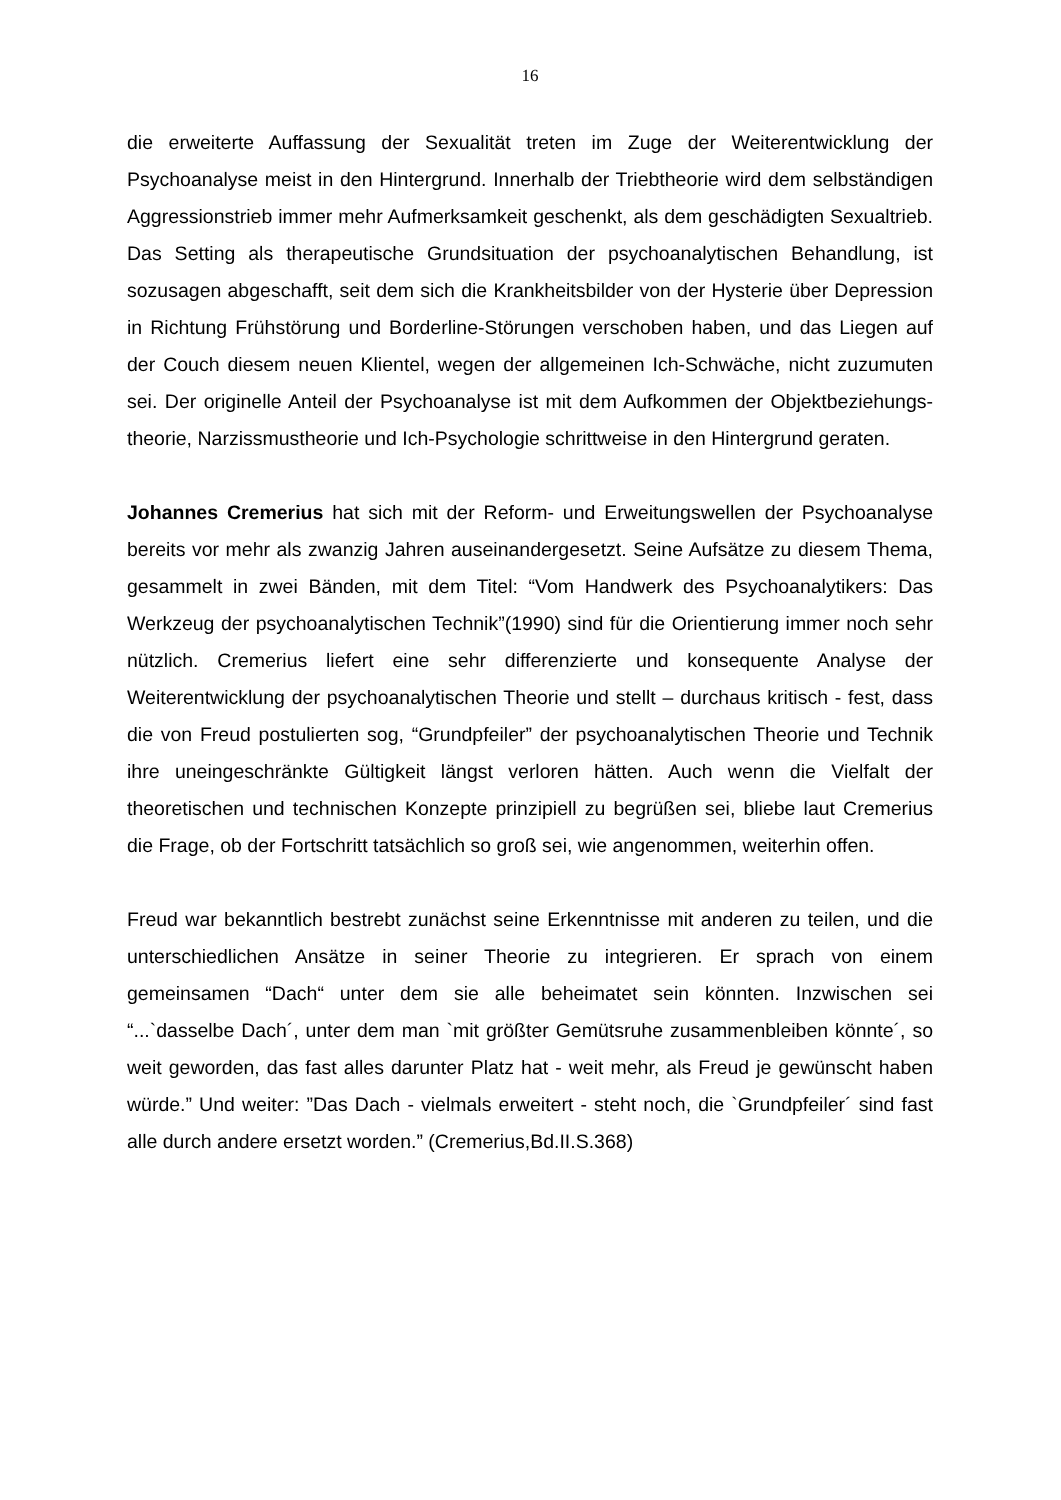16
die erweiterte Auffassung der Sexualität treten im Zuge der Weiterentwicklung der Psychoanalyse meist in den Hintergrund. Innerhalb der Triebtheorie wird dem selbständigen Aggressionstrieb immer mehr Aufmerksamkeit geschenkt, als dem geschädigten Sexualtrieb. Das Setting als therapeutische Grundsituation der psychoanalytischen Behandlung, ist sozusagen abgeschafft, seit dem sich die Krankheitsbilder von der Hysterie über Depression in Richtung Frühstörung und Borderline-Störungen verschoben haben, und das Liegen auf der Couch diesem neuen Klientel, wegen der allgemeinen Ich-Schwäche, nicht zuzumuten sei. Der originelle Anteil der Psychoanalyse ist mit dem Aufkommen der Objektbeziehungs-theorie, Narzissmustheorie und Ich-Psychologie schrittweise in den Hintergrund geraten.
Johannes Cremerius hat sich mit der Reform- und Erweitungswellen der Psychoanalyse bereits vor mehr als zwanzig Jahren auseinandergesetzt. Seine Aufsätze zu diesem Thema, gesammelt in zwei Bänden, mit dem Titel: “Vom Handwerk des Psychoanalytikers: Das Werkzeug der psychoanalytischen Technik”(1990) sind für die Orientierung immer noch sehr nützlich. Cremerius liefert eine sehr differenzierte und konsequente Analyse der Weiterentwicklung der psychoanalytischen Theorie und stellt – durchaus kritisch - fest, dass die von Freud postulierten sog, “Grundpfeiler” der psychoanalytischen Theorie und Technik ihre uneingeschränkte Gültigkeit längst verloren hätten. Auch wenn die Vielfalt der theoretischen und technischen Konzepte prinzipiell zu begrüßen sei, bliebe laut Cremerius die Frage, ob der Fortschritt tatsächlich so groß sei, wie angenommen, weiterhin offen.
Freud war bekanntlich bestrebt zunächst seine Erkenntnisse mit anderen zu teilen, und die unterschiedlichen Ansätze in seiner Theorie zu integrieren. Er sprach von einem gemeinsamen “Dach“ unter dem sie alle beheimatet sein könnten. Inzwischen sei “...`dasselbe Dach´, unter dem man `mit größter Gemütsruhe zusammenbleiben könnte´, so weit geworden, das fast alles darunter Platz hat - weit mehr, als Freud je gewünscht haben würde.” Und weiter: ”Das Dach - vielmals erweitert - steht noch, die `Grundpfeiler´ sind fast alle durch andere ersetzt worden.” (Cremerius,Bd.II.S.368)